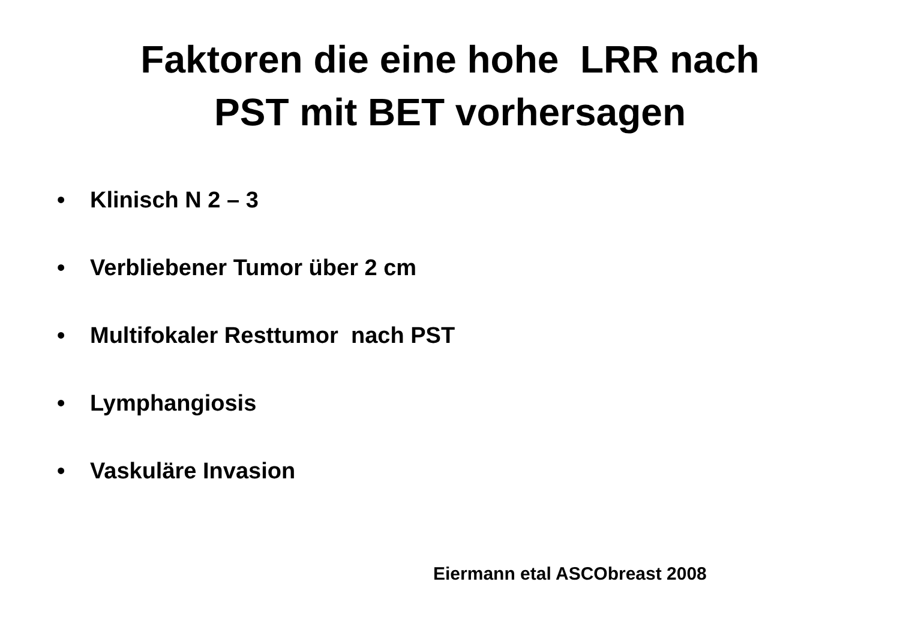Faktoren die eine hohe LRR nach
PST mit BET vorhersagen
• Klinisch N 2 – 3
• Verbliebener Tumor über 2 cm
• Multifokaler Resttumor nach PST
• Lymphangiosis
• Vaskuläre Invasion
Eiermann etal ASCObreast 2008